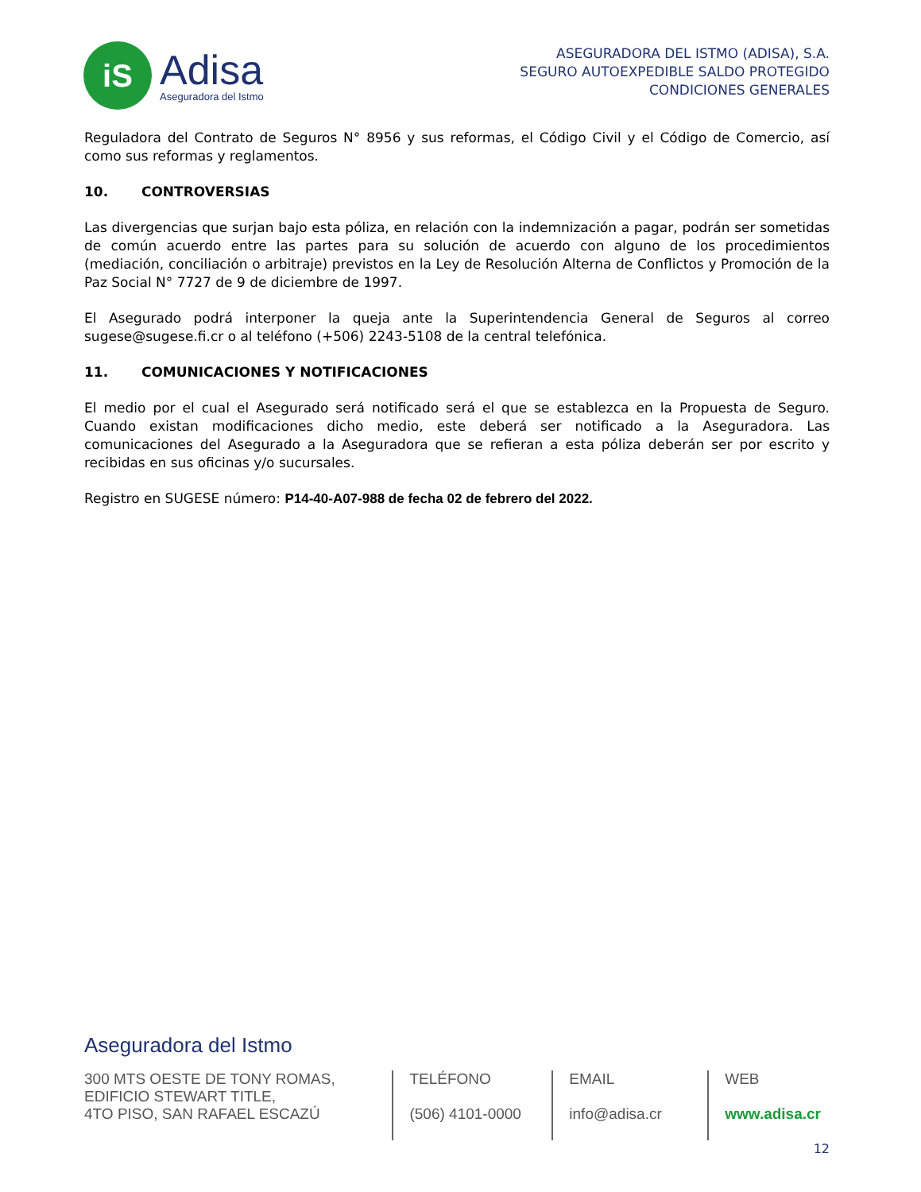iS
Adisa
Aseguradora del Istmo
ASEGURADORA DEL ISTMO (ADISA), S.A.
SEGURO AUTOEXPEDIBLE SALDO PROTEGIDO
CONDICIONES GENERALES
Reguladora del Contrato de Seguros N° 8956 y sus reformas, el Código Civil y el Código de Comercio, así como sus reformas y reglamentos.
10. CONTROVERSIAS
Las divergencias que surjan bajo esta póliza, en relación con la indemnización a pagar, podrán ser sometidas de común acuerdo entre las partes para su solución de acuerdo con alguno de los procedimientos (mediación, conciliación o arbitraje) previstos en la Ley de Resolución Alterna de Conflictos y Promoción de la Paz Social N° 7727 de 9 de diciembre de 1997.
El Asegurado podrá interponer la queja ante la Superintendencia General de Seguros al correo sugese@sugese.fi.cr o al teléfono (+506) 2243-5108 de la central telefónica.
11. COMUNICACIONES Y NOTIFICACIONES
El medio por el cual el Asegurado será notificado será el que se establezca en la Propuesta de Seguro. Cuando existan modificaciones dicho medio, este deberá ser notificado a la Aseguradora. Las comunicaciones del Asegurado a la Aseguradora que se refieran a esta póliza deberán ser por escrito y recibidas en sus oficinas y/o sucursales.
Registro en SUGESE número: P14-40-A07-988 de fecha 02 de febrero del 2022.
Aseguradora del Istmo
300 MTS OESTE DE TONY ROMAS,
EDIFICIO STEWART TITLE,
4TO PISO, SAN RAFAEL ESCAZÚ
TELÉFONO
(506) 4101-0000
EMAIL
info@adisa.cr
WEB
www.adisa.cr
12